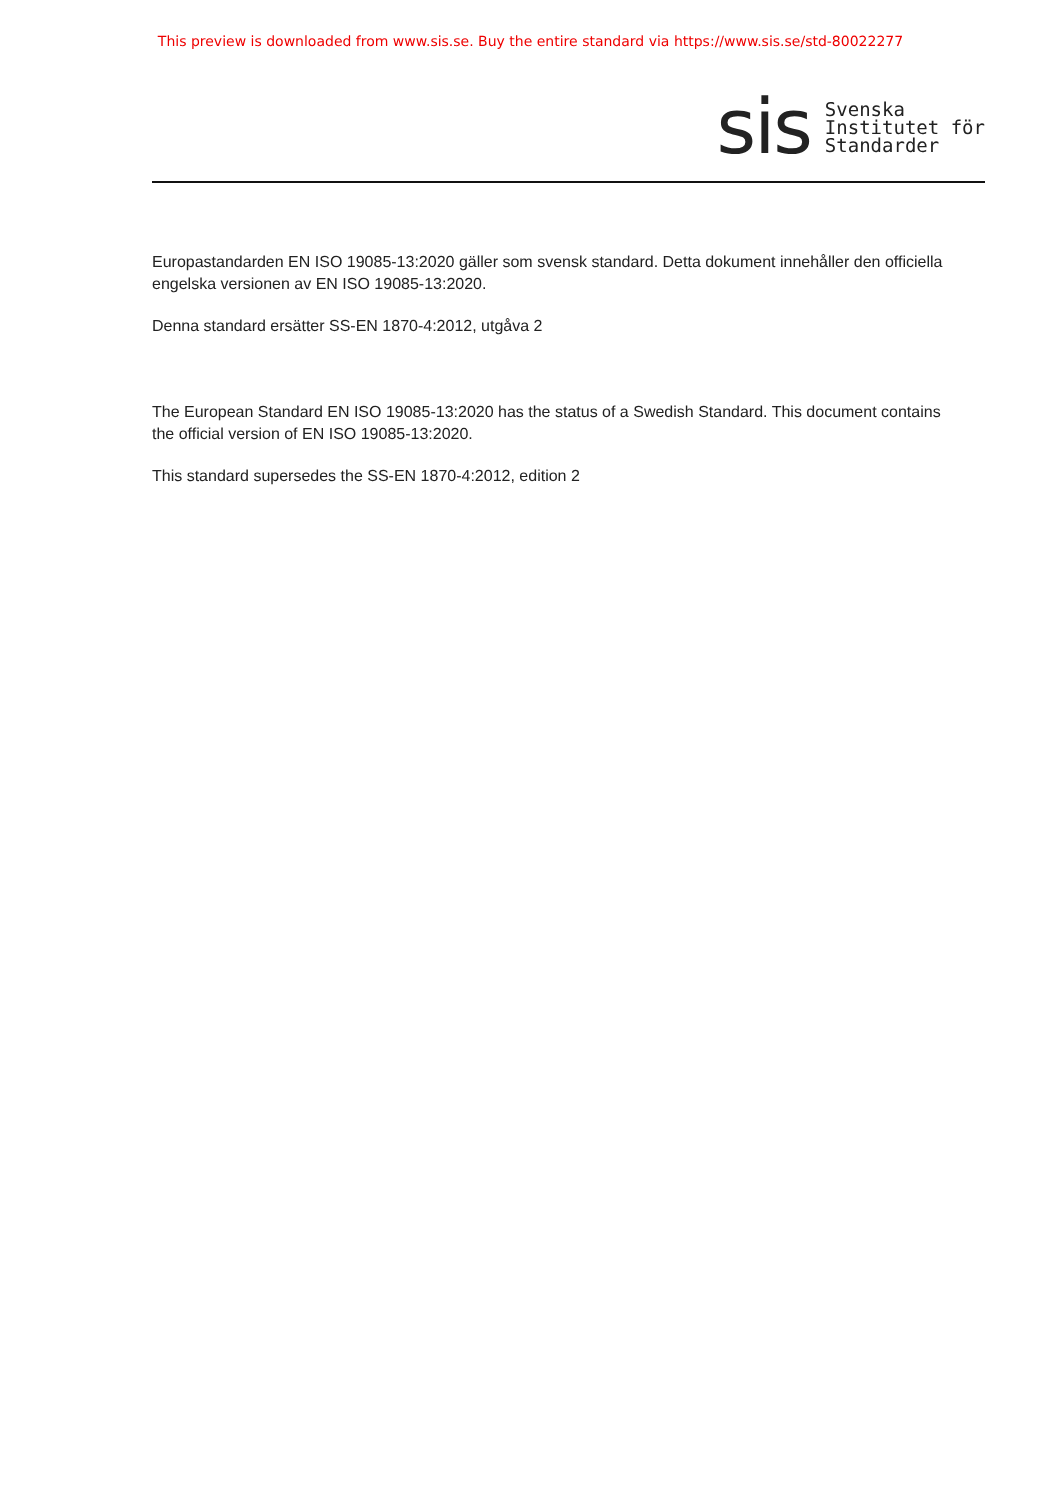This preview is downloaded from www.sis.se. Buy the entire standard via https://www.sis.se/std-80022277
sis
Svenska
Institutet för
Standarder
Europastandarden EN ISO 19085-13:2020 gäller som svensk standard. Detta dokument innehåller den officiella engelska versionen av EN ISO 19085-13:2020.
Denna standard ersätter SS-EN 1870-4:2012, utgåva 2
The European Standard EN ISO 19085-13:2020 has the status of a Swedish Standard. This document contains the official version of EN ISO 19085-13:2020.
This standard supersedes the SS-EN 1870-4:2012, edition 2